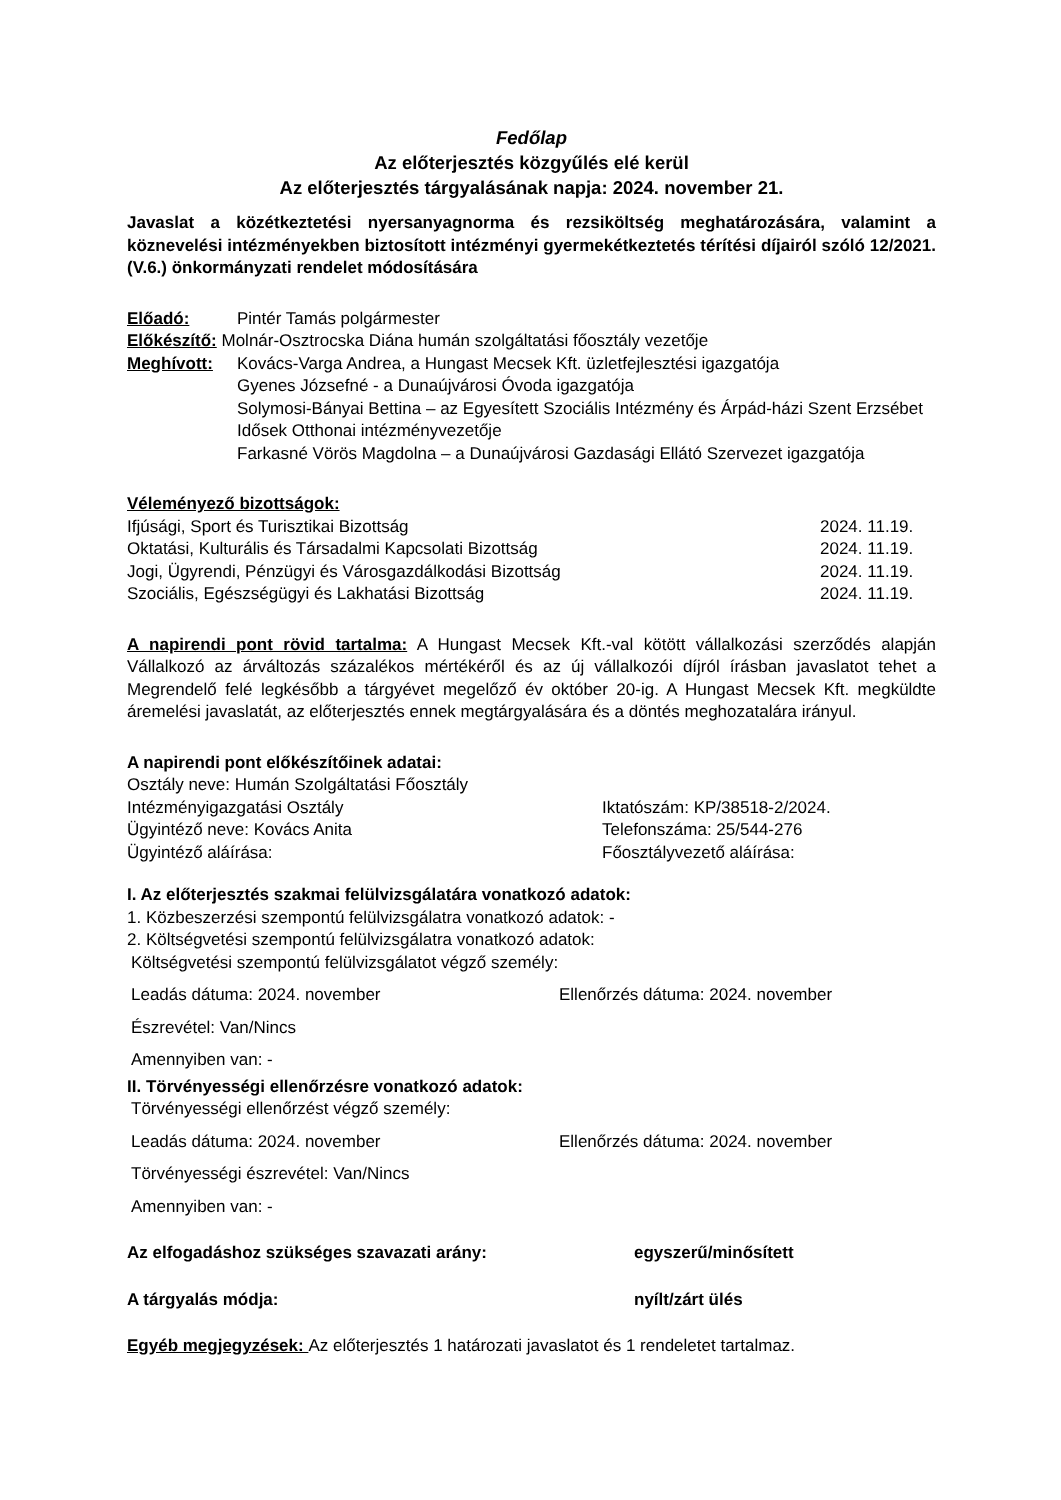Fedőlap
Az előterjesztés közgyűlés elé kerül
Az előterjesztés tárgyalásának napja: 2024. november 21.
Javaslat a közétkeztetési nyersanyagnorma és rezsiköltség meghatározására, valamint a köznevelési intézményekben biztosított intézményi gyermekétkeztetés térítési díjairól szóló 12/2021. (V.6.) önkormányzati rendelet módosítására
Előadó: Pintér Tamás polgármester
Előkészítő: Molnár-Osztrocska Diána humán szolgáltatási főosztály vezetője
Meghívott: Kovács-Varga Andrea, a Hungast Mecsek Kft. üzletfejlesztési igazgatója
Gyenes Józsefné - a Dunaújvárosi Óvoda igazgatója
Solymosi-Bányai Bettina – az Egyesített Szociális Intézmény és Árpád-házi Szent Erzsébet Idősek Otthonai intézményvezetője
Farkasné Vörös Magdolna – a Dunaújvárosi Gazdasági Ellátó Szervezet igazgatója
Véleményező bizottságok:
Ifjúsági, Sport és Turisztikai Bizottság 2024. 11.19.
Oktatási, Kulturális és Társadalmi Kapcsolati Bizottság 2024. 11.19.
Jogi, Ügyrendi, Pénzügyi és Városgazdálkodási Bizottság 2024. 11.19.
Szociális, Egészségügyi és Lakhatási Bizottság 2024. 11.19.
A napirendi pont rövid tartalma: A Hungast Mecsek Kft.-val kötött vállalkozási szerződés alapján Vállalkozó az árváltozás százalékos mértékéről és az új vállalkozói díjról írásban javaslatot tehet a Megrendelő felé legkésőbb a tárgyévet megelőző év október 20-ig. A Hungast Mecsek Kft. megküldte áremelési javaslatát, az előterjesztés ennek megtárgyalására és a döntés meghozatalára irányul.
A napirendi pont előkészítőinek adatai:
Osztály neve: Humán Szolgáltatási Főosztály
Intézményigazgatási Osztály Iktatószám: KP/38518-2/2024.
Ügyintéző neve: Kovács Anita Telefonszáma: 25/544-276
Ügyintéző aláírása: Főosztályvezető aláírása:
I. Az előterjesztés szakmai felülvizsgálatára vonatkozó adatok:
1. Közbeszerzési szempontú felülvizsgálatra vonatkozó adatok: -
2. Költségvetési szempontú felülvizsgálatra vonatkozó adatok:
Költségvetési szempontú felülvizsgálatot végző személy:
Leadás dátuma: 2024. november Ellenőrzés dátuma: 2024. november
Észrevétel: Van/Nincs
Amennyiben van: -
II. Törvényességi ellenőrzésre vonatkozó adatok:
Törvényességi ellenőrzést végző személy:
Leadás dátuma: 2024. november Ellenőrzés dátuma: 2024. november
Törvényességi észrevétel: Van/Nincs
Amennyiben van: -
Az elfogadáshoz szükséges szavazati arány: egyszerű/minősített
A tárgyalás módja: nyílt/zárt ülés
Egyéb megjegyzések: Az előterjesztés 1 határozati javaslatot és 1 rendeletet tartalmaz.